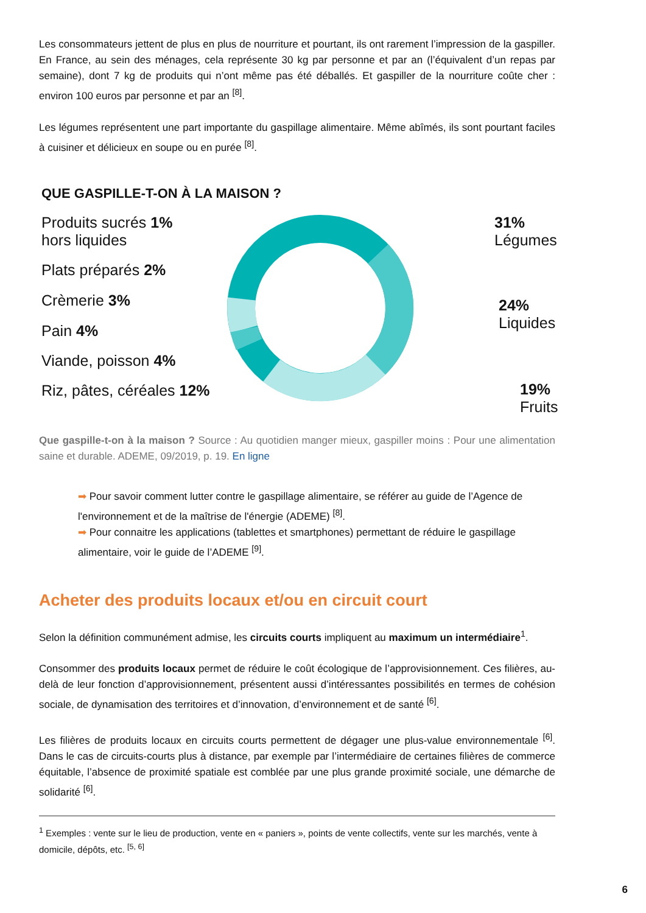Les consommateurs jettent de plus en plus de nourriture et pourtant, ils ont rarement l’impression de la gaspiller. En France, au sein des ménages, cela représente 30 kg par personne et par an (l’équivalent d’un repas par semaine), dont 7 kg de produits qui n’ont même pas été déballés. Et gaspiller de la nourriture coûte cher : environ 100 euros par personne et par an <sup>[8]</sup>.
Les légumes représentent une part importante du gaspillage alimentaire. Même abîmés, ils sont pourtant faciles à cuisiner et délicieux en soupe ou en purée <sup>[8]</sup>.
QUE GASPILLE-T-ON À LA MAISON ?
Produits sucrés 1%
hors liquides
Plats préparés 2%
Crèmerie 3%
Pain 4%
Viande, poisson 4%
Riz, pâtes, céréales 12%
31% Légumes
24% Liquides
19% Fruits
Que gaspille-t-on à la maison ? Source : Au quotidien manger mieux, gaspiller moins : Pour une alimentation saine et durable. ADEME, 09/2019, p. 19. En ligne
➡ Pour savoir comment lutter contre le gaspillage alimentaire, se référer au guide de l’Agence de l'environnement et de la maîtrise de l'énergie (ADEME) <sup>[8]</sup>.
➡ Pour connaitre les applications (tablettes et smartphones) permettant de réduire le gaspillage alimentaire, voir le guide de l’ADEME <sup>[9]</sup>.
Acheter des produits locaux et/ou en circuit court
Selon la définition communément admise, les circuits courts impliquent au maximum un intermédiaire<sup>1</sup>.
Consommer des produits locaux permet de réduire le coût écologique de l’approvisionnement. Ces filières, au-delà de leur fonction d’approvisionnement, présentent aussi d’intéressantes possibilités en termes de cohésion sociale, de dynamisation des territoires et d’innovation, d’environnement et de santé <sup>[6]</sup>.
Les filières de produits locaux en circuits courts permettent de dégager une plus-value environnementale <sup>[6]</sup>. Dans le cas de circuits-courts plus à distance, par exemple par l’intermédiaire de certaines filières de commerce équitable, l’absence de proximité spatiale est comblée par une plus grande proximité sociale, une démarche de solidarité <sup>[6]</sup>.
<sup>1</sup> Exemples : vente sur le lieu de production, vente en « paniers », points de vente collectifs, vente sur les marchés, vente à domicile, dépôts, etc. <sup>[5, 6]</sup>
6